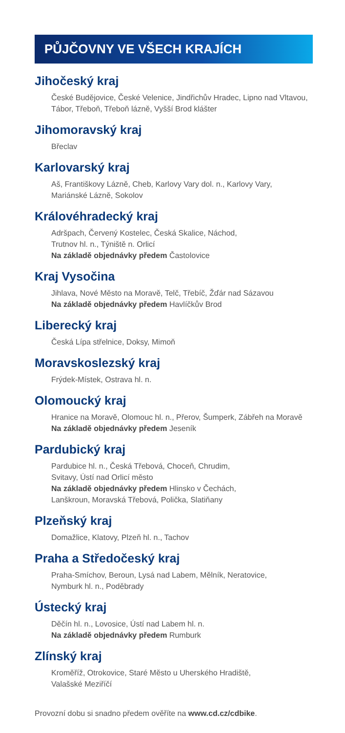PŮJČOVNY VE VŠECH KRAJÍCH
Jihočeský kraj
České Budějovice, České Velenice, Jindřichův Hradec, Lipno nad Vltavou, Tábor, Třeboň, Třeboň lázně, Vyšší Brod klášter
Jihomoravský kraj
Břeclav
Karlovarský kraj
Aš, Františkovy Lázně, Cheb, Karlovy Vary dol. n., Karlovy Vary,
Mariánské Lázně, Sokolov
Královéhradecký kraj
Adršpach, Červený Kostelec, Česká Skalice, Náchod,
Trutnov hl. n., Týniště n. Orlicí
Na základě objednávky předem Častolovice
Kraj Vysočina
Jihlava, Nové Město na Moravě, Telč, Třebíč, Žďár nad Sázavou
Na základě objednávky předem Havlíčkův Brod
Liberecký kraj
Česká Lípa střelnice, Doksy, Mimoň
Moravskoslezský kraj
Frýdek-Místek, Ostrava hl. n.
Olomoucký kraj
Hranice na Moravě, Olomouc hl. n., Přerov, Šumperk, Zábřeh na Moravě
Na základě objednávky předem Jeseník
Pardubický kraj
Pardubice hl. n., Česká Třebová, Choceň, Chrudim,
Svitavy, Ústí nad Orlicí město
Na základě objednávky předem Hlinsko v Čechách,
Lanškroun, Moravská Třebová, Polička, Slatiňany
Plzeňský kraj
Domažlice, Klatovy, Plzeň hl. n., Tachov
Praha a Středočeský kraj
Praha-Smíchov, Beroun, Lysá nad Labem, Mělník, Neratovice,
Nymburk hl. n., Poděbrady
Ústecký kraj
Děčín hl. n., Lovosice, Ústí nad Labem hl. n.
Na základě objednávky předem Rumburk
Zlínský kraj
Kroměříž, Otrokovice, Staré Město u Uherského Hradiště,
Valašské Meziříčí
Provozní dobu si snadno předem ověříte na www.cd.cz/cdbike.